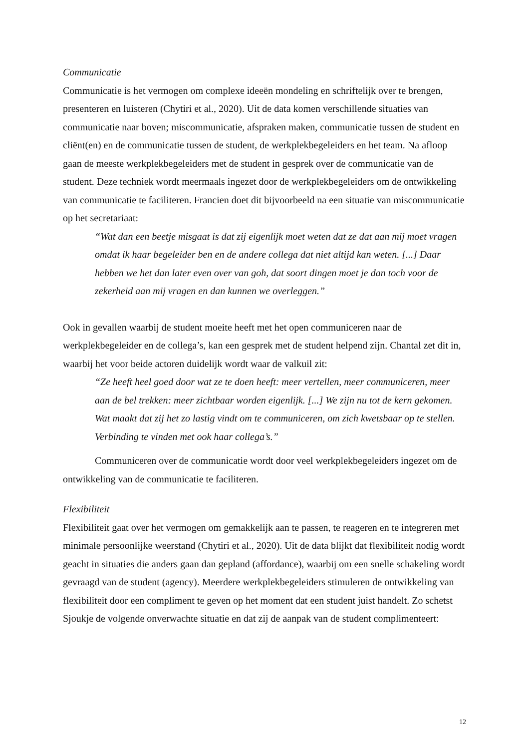Communicatie
Communicatie is het vermogen om complexe ideeën mondeling en schriftelijk over te brengen, presenteren en luisteren (Chytiri et al., 2020). Uit de data komen verschillende situaties van communicatie naar boven; miscommunicatie, afspraken maken, communicatie tussen de student en cliënt(en) en de communicatie tussen de student, de werkplekbegeleiders en het team. Na afloop gaan de meeste werkplekbegeleiders met de student in gesprek over de communicatie van de student. Deze techniek wordt meermaals ingezet door de werkplekbegeleiders om de ontwikkeling van communicatie te faciliteren. Francien doet dit bijvoorbeeld na een situatie van miscommunicatie op het secretariaat:
“Wat dan een beetje misgaat is dat zij eigenlijk moet weten dat ze dat aan mij moet vragen omdat ik haar begeleider ben en de andere collega dat niet altijd kan weten. [...] Daar hebben we het dan later even over van goh, dat soort dingen moet je dan toch voor de zekerheid aan mij vragen en dan kunnen we overleggen.”
Ook in gevallen waarbij de student moeite heeft met het open communiceren naar de werkplekbegeleider en de collega’s, kan een gesprek met de student helpend zijn. Chantal zet dit in, waarbij het voor beide actoren duidelijk wordt waar de valkuil zit:
“Ze heeft heel goed door wat ze te doen heeft: meer vertellen, meer communiceren, meer aan de bel trekken: meer zichtbaar worden eigenlijk. [...] We zijn nu tot de kern gekomen. Wat maakt dat zij het zo lastig vindt om te communiceren, om zich kwetsbaar op te stellen. Verbinding te vinden met ook haar collega’s.”
Communiceren over de communicatie wordt door veel werkplekbegeleiders ingezet om de ontwikkeling van de communicatie te faciliteren.
Flexibiliteit
Flexibiliteit gaat over het vermogen om gemakkelijk aan te passen, te reageren en te integreren met minimale persoonlijke weerstand (Chytiri et al., 2020). Uit de data blijkt dat flexibiliteit nodig wordt geacht in situaties die anders gaan dan gepland (affordance), waarbij om een snelle schakeling wordt gevraagd van de student (agency). Meerdere werkplekbegeleiders stimuleren de ontwikkeling van flexibiliteit door een compliment te geven op het moment dat een student juist handelt. Zo schetst Sjoukje de volgende onverwachte situatie en dat zij de aanpak van de student complimenteert:
12